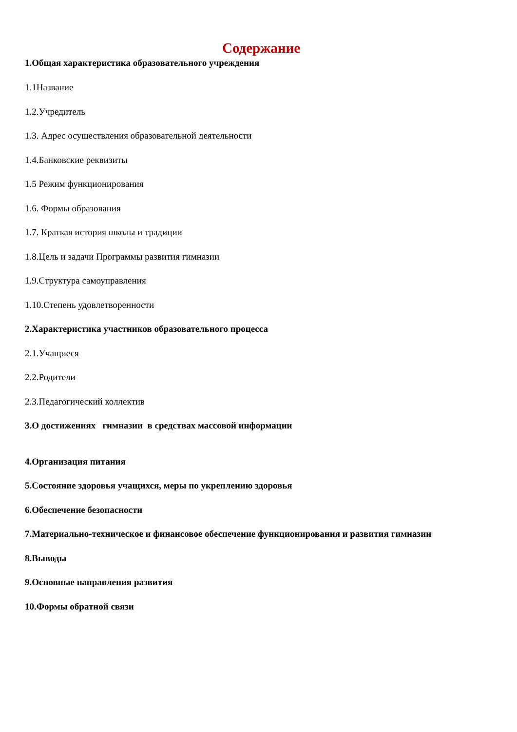Содержание
1.Общая характеристика образовательного учреждения
1.1Название
1.2.Учредитель
1.3. Адрес осуществления образовательной деятельности
1.4.Банковские реквизиты
1.5 Режим функционирования
1.6. Формы образования
1.7. Краткая история школы и традиции
1.8.Цель и задачи Программы развития гимназии
1.9.Структура самоуправления
1.10.Степень удовлетворенности
2.Характеристика участников образовательного процесса
2.1.Учащиеся
2.2.Родители
2.3.Педагогический коллектив
3.О достижениях гимназии в средствах массовой информации
4.Организация питания
5.Состояние здоровья учащихся, меры по укреплению здоровья
6.Обеспечение безопасности
7.Материально-техническое и финансовое обеспечение функционирования и развития гимназии
8.Выводы
9.Основные направления развития
10.Формы обратной связи